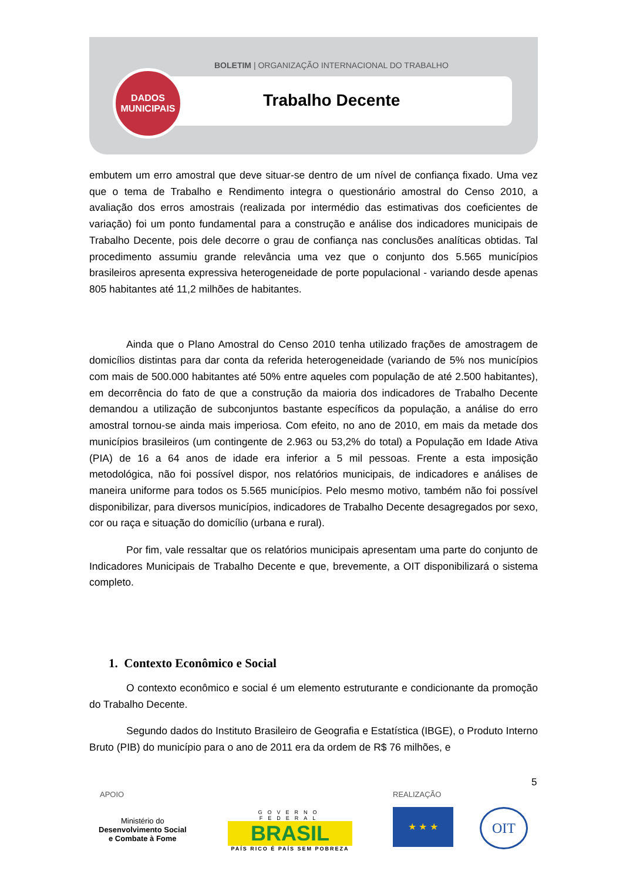BOLETIM | ORGANIZAÇÃO INTERNACIONAL DO TRABALHO
DADOS
MUNICIPAIS
Trabalho Decente
embutem um erro amostral que deve situar-se dentro de um nível de confiança fixado. Uma vez que o tema de Trabalho e Rendimento integra o questionário amostral do Censo 2010, a avaliação dos erros amostrais (realizada por intermédio das estimativas dos coeficientes de variação) foi um ponto fundamental para a construção e análise dos indicadores municipais de Trabalho Decente, pois dele decorre o grau de confiança nas conclusões analíticas obtidas. Tal procedimento assumiu grande relevância uma vez que o conjunto dos 5.565 municípios brasileiros apresenta expressiva heterogeneidade de porte populacional - variando desde apenas 805 habitantes até 11,2 milhões de habitantes.
Ainda que o Plano Amostral do Censo 2010 tenha utilizado frações de amostragem de domicílios distintas para dar conta da referida heterogeneidade (variando de 5% nos municípios com mais de 500.000 habitantes até 50% entre aqueles com população de até 2.500 habitantes), em decorrência do fato de que a construção da maioria dos indicadores de Trabalho Decente demandou a utilização de subconjuntos bastante específicos da população, a análise do erro amostral tornou-se ainda mais imperiosa. Com efeito, no ano de 2010, em mais da metade dos municípios brasileiros (um contingente de 2.963 ou 53,2% do total) a População em Idade Ativa (PIA) de 16 a 64 anos de idade era inferior a 5 mil pessoas. Frente a esta imposição metodológica, não foi possível dispor, nos relatórios municipais, de indicadores e análises de maneira uniforme para todos os 5.565 municípios. Pelo mesmo motivo, também não foi possível disponibilizar, para diversos municípios, indicadores de Trabalho Decente desagregados por sexo, cor ou raça e situação do domicílio (urbana e rural).
Por fim, vale ressaltar que os relatórios municipais apresentam uma parte do conjunto de Indicadores Municipais de Trabalho Decente e que, brevemente, a OIT disponibilizará o sistema completo.
1. Contexto Econômico e Social
O contexto econômico e social é um elemento estruturante e condicionante da promoção do Trabalho Decente.
Segundo dados do Instituto Brasileiro de Geografia e Estatística (IBGE), o Produto Interno Bruto (PIB) do município para o ano de 2011 era da ordem de R$ 76 milhões, e
5
APOIO REALIZAÇÃO
Ministério do
Desenvolvimento Social
e Combate à Fome
GOVERNO FEDERAL
BRASIL
PAÍS RICO É PAÍS SEM POBREZA
★ ★ ★ OIT